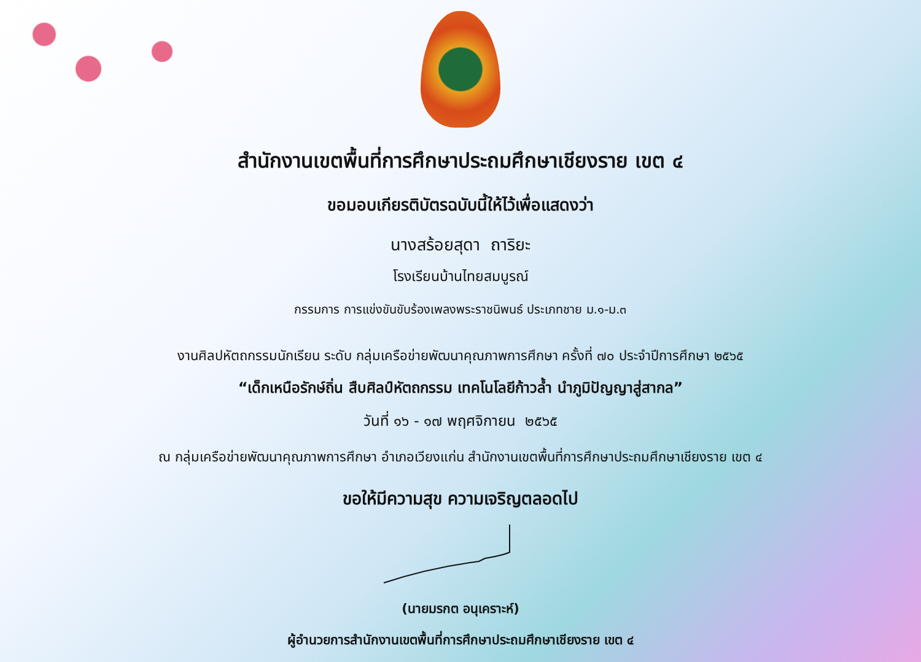สำนักงานเขตพื้นที่การศึกษาประถมศึกษาเชียงราย เขต ๔
ขอมอบเกียรติบัตรฉบับนี้ให้ไว้เพื่อแสดงว่า
นางสร้อยสุดา ถาริยะ
โรงเรียนบ้านไทยสมบูรณ์
กรรมการ การแข่งขันขับร้องเพลงพระราชนิพนธ์ ประเภทชาย ม.๑-ม.๓
งานศิลปหัตถกรรมนักเรียน ระดับ กลุ่มเครือข่ายพัฒนาคุณภาพการศึกษา ครั้งที่ ๗๐ ประจำปีการศึกษา ๒๕๖๕
“เด็กเหนือรักษ์ถิ่น สืบศิลป์หัตถกรรม เทคโนโลยีก้าวล้ำ นำภูมิปัญญาสู่สากล”
วันที่ ๑๖ - ๑๗ พฤศจิกายน ๒๕๖๕
ณ กลุ่มเครือข่ายพัฒนาคุณภาพการศึกษา อำเภอเวียงแก่น สำนักงานเขตพื้นที่การศึกษาประถมศึกษาเชียงราย เขต ๔
ขอให้มีความสุข ความเจริญตลอดไป
(นายมรกต อนุเคราะห์)
ผู้อำนวยการสำนักงานเขตพื้นที่การศึกษาประถมศึกษาเชียงราย เขต ๔